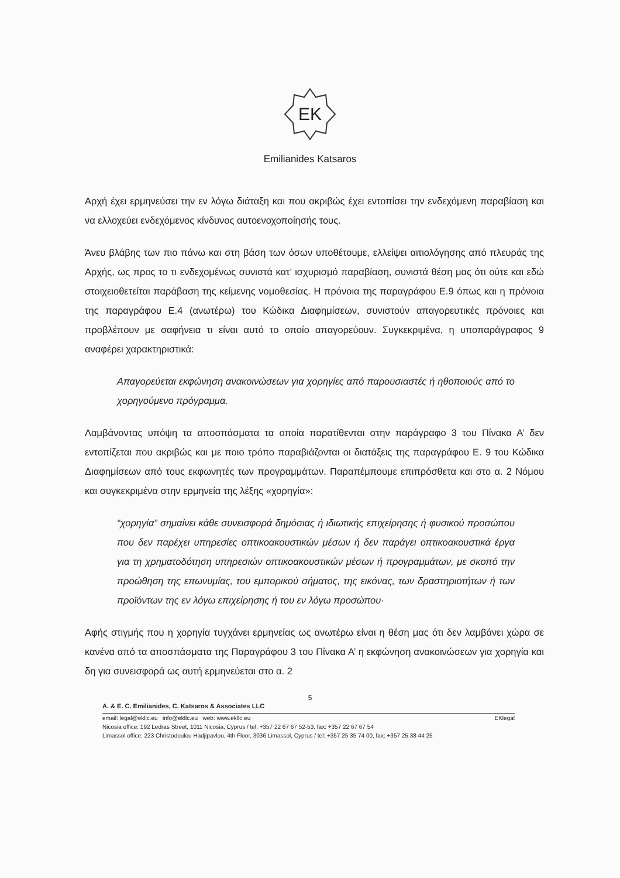EK
Emilianides Katsaros
Αρχή έχει ερμηνεύσει την εν λόγω διάταξη και που ακριβώς έχει εντοπίσει την ενδεχόμενη παραβίαση και να ελλοχεύει ενδεχόμενος κίνδυνος αυτοενοχοποίησής τους.
Άνευ βλάβης των πιο πάνω και στη βάση των όσων υποθέτουμε, ελλείψει αιτιολόγησης από πλευράς της Αρχής, ως προς το τι ενδεχομένως συνιστά κατ’ ισχυρισμό παραβίαση, συνιστά θέση μας ότι ούτε και εδώ στοιχειοθετείται παράβαση της κείμενης νομοθεσίας. Η πρόνοια της παραγράφου Ε.9 όπως και η πρόνοια της παραγράφου Ε.4 (ανωτέρω) του Κώδικα Διαφημίσεων, συνιστούν απαγορευτικές πρόνοιες και προβλέπουν με σαφήνεια τι είναι αυτό το οποίο απαγορεύουν. Συγκεκριμένα, η υποπαράγραφος 9 αναφέρει χαρακτηριστικά:
Απαγορεύεται εκφώνηση ανακοινώσεων για χορηγίες από παρουσιαστές ή ηθοποιούς από το χορηγούμενο πρόγραμμα.
Λαμβάνοντας υπόψη τα αποσπάσματα τα οποία παρατίθενται στην παράγραφο 3 του Πίνακα Α’ δεν εντοπίζεται που ακριβώς και με ποιο τρόπο παραβιάζονται οι διατάξεις της παραγράφου Ε. 9 του Κώδικα Διαφημίσεων από τους εκφωνητές των προγραμμάτων. Παραπέμπουμε επιπρόσθετα και στο α. 2 Νόμου και συγκεκριμένα στην ερμηνεία της λέξης «χορηγία»:
“χορηγία” σημαίνει κάθε συνεισφορά δημόσιας ή ιδιωτικής επιχείρησης ή φυσικού προσώπου που δεν παρέχει υπηρεσίες οπτικοακουστικών μέσων ή δεν παράγει οπτικοακουστικά έργα για τη χρηματοδότηση υπηρεσιών οπτικοακουστικών μέσων ή προγραμμάτων, με σκοπό την προώθηση της επωνυμίας, του εμπορικού σήματος, της εικόνας, των δραστηριοτήτων ή των προϊόντων της εν λόγω επιχείρησης ή του εν λόγω προσώπου·
Αφής στιγμής που η χορηγία τυγχάνει ερμηνείας ως ανωτέρω είναι η θέση μας ότι δεν λαμβάνει χώρα σε κανένα από τα αποσπάσματα της Παραγράφου 3 του Πίνακα Α’ η εκφώνηση ανακοινώσεων για χορηγία και δη για συνεισφορά ως αυτή ερμηνεύεται στο α. 2
5
A. & E. C. Emilianides, C. Katsaros & Associates LLC
email: legal@ekllc.eu info@ekllc.eu web: www.ekllc.eu EKlegal
Nicosia office: 192 Ledras Street, 1011 Nicosia, Cyprus / tel: +357 22 67 67 52-53, fax: +357 22 67 67 54
Limassol office: 223 Christodoulou Hadjipavlou, 4th Floor, 3036 Limassol, Cyprus / tel: +357 25 35 74 00, fax: +357 25 38 44 25